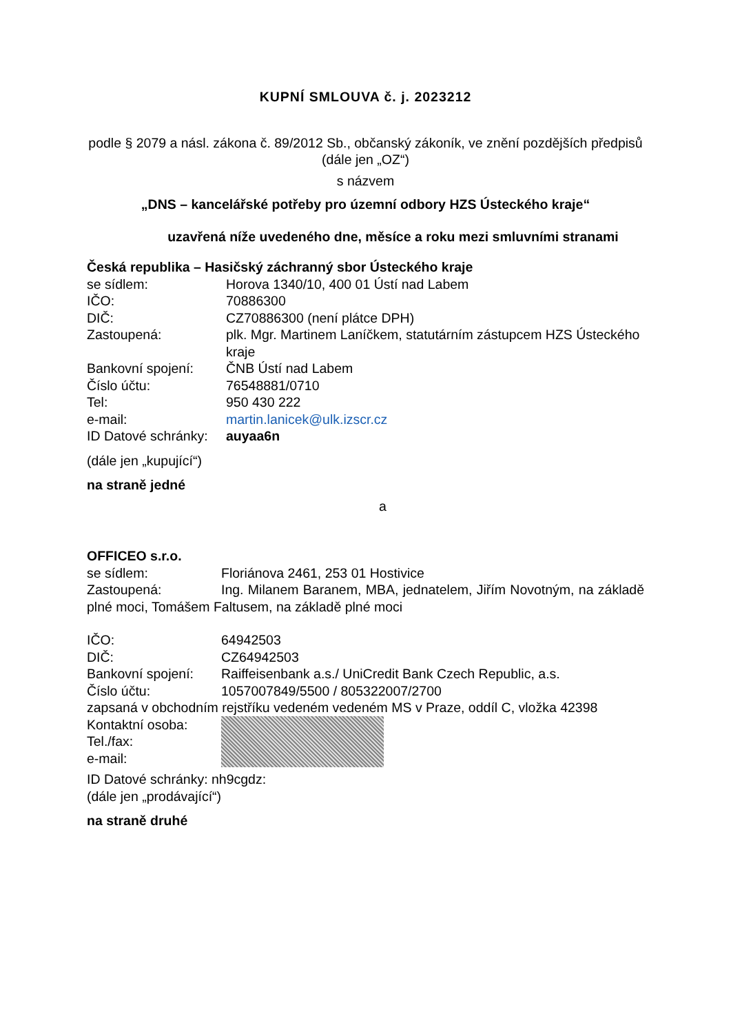KUPNÍ SMLOUVA č. j. 2023212
podle § 2079 a násl. zákona č. 89/2012 Sb., občanský zákoník, ve znění pozdějších předpisů (dále jen „OZ“)
s názvem
„DNS – kancelářské potřeby pro územní odbory HZS Ústeckého kraje“
uzavřená níže uvedeného dne, měsíce a roku mezi smluvními stranami
Česká republika – Hasičský záchranný sbor Ústeckého kraje
se sídlem: Horova 1340/10, 400 01 Ústí nad Labem
IČO: 70886300
DIČ: CZ70886300 (není plátce DPH)
Zastoupená: plk. Mgr. Martinem Laníčkem, statutárním zástupcem HZS Ústeckého kraje
Bankovní spojení: ČNB Ústí nad Labem
Číslo účtu: 76548881/0710
Tel: 950 430 222
e-mail: martin.lanicek@ulk.izscr.cz
ID Datové schránky:
auyaa6n
(dále jen „kupující“)
na straně jedné
a
OFFICEO s.r.o.
se sídlem: Floriánova 2461, 253 01 Hostivice
Zastoupená: Ing. Milanem Baranem, MBA, jednatelem, Jiřím Novotným, na základě plné moci, Tomášem Faltusem, na základě plné moci
IČO: 64942503
DIČ: CZ64942503
Bankovní spojení:
Raiffeisenbank a.s./ UniCredit Bank Czech Republic, a.s.
Číslo účtu: 1057007849/5500 / 805322007/2700
zapsaná v obchodním rejstříku vedeném vedeném MS v Praze, oddíl C, vložka 42398
Kontaktní osoba:
Tel./fax:
e-mail:
ID Datové schránky: nh9cgdz:
(dále jen „prodávající“)
na straně druhé